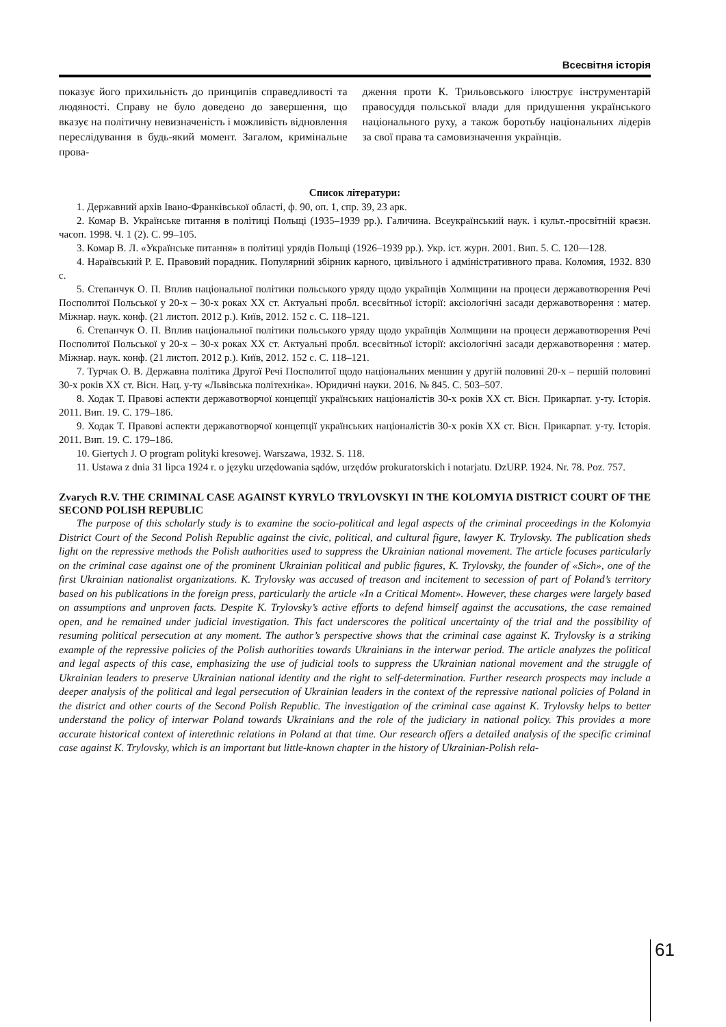Всесвітня історія
показує його прихильність до принципів справедливості та людяності. Справу не було доведено до завершення, що вказує на політичну невизначеність і можливість відновлення переслідування в будь-який момент. Загалом, кримінальне прова-
дження проти К. Трильовського ілюструє інструментарій правосуддя польської влади для придушення українського національного руху, а також боротьбу національних лідерів за свої права та самовизначення українців.
Список літератури:
1. Державний архів Івано-Франківської області, ф. 90, оп. 1, спр. 39, 23 арк.
2. Комар В. Українське питання в політиці Польщі (1935–1939 рр.). Галичина. Всеукраїнський наук. і культ.-просвітній краєзн. часоп. 1998. Ч. 1 (2). С. 99–105.
3. Комар В. Л. «Українське питання» в політиці урядів Польщі (1926–1939 рр.). Укр. іст. журн. 2001. Вип. 5. С. 120—128.
4. Нараївський Р. Е. Правовий порадник. Популярний збірник карного, цивільного і адміністративного права. Коломия, 1932. 830 с.
5. Степанчук О. П. Вплив національної політики польського уряду щодо українців Холмщини на процеси державотворення Речі Посполитої Польської у 20-х – 30-х роках XX ст. Актуальні пробл. всесвітньої історії: аксіологічні засади державотворення : матер. Міжнар. наук. конф. (21 листоп. 2012 р.). Київ, 2012. 152 с. С. 118–121.
6. Степанчук О. П. Вплив національної політики польського уряду щодо українців Холмщини на процеси державотворення Речі Посполитої Польської у 20-х – 30-х роках XX ст. Актуальні пробл. всесвітньої історії: аксіологічні засади державотворення : матер. Міжнар. наук. конф. (21 листоп. 2012 р.). Київ, 2012. 152 с. С. 118–121.
7. Турчак О. В. Державна політика Другої Речі Посполитої щодо національних меншин у другій половині 20-х – першій половині 30-х років XX ст. Вісн. Нац. у-ту «Львівська політехніка». Юридичні науки. 2016. № 845. С. 503–507.
8. Ходак Т. Правові аспекти державотворчої концепції українських націоналістів 30-х років XX ст. Вісн. Прикарпат. у-ту. Історія. 2011. Вип. 19. С. 179–186.
9. Ходак Т. Правові аспекти державотворчої концепції українських націоналістів 30-х років XX ст. Вісн. Прикарпат. у-ту. Історія. 2011. Вип. 19. С. 179–186.
10. Giertych J. O program polityki kresowej. Warszawa, 1932. S. 118.
11. Ustawa z dnia 31 lipca 1924 r. o języku urzędowania sądów, urzędów prokuratorskich i notarjatu. DzURP. 1924. Nr. 78. Poz. 757.
Zvarych R.V. THE CRIMINAL CASE AGAINST KYRYLO TRYLOVSKYI IN THE KOLOMYIA DISTRICT COURT OF THE SECOND POLISH REPUBLIC
The purpose of this scholarly study is to examine the socio-political and legal aspects of the criminal proceedings in the Kolomyia District Court of the Second Polish Republic against the civic, political, and cultural figure, lawyer K. Trylovsky. The publication sheds light on the repressive methods the Polish authorities used to suppress the Ukrainian national movement. The article focuses particularly on the criminal case against one of the prominent Ukrainian political and public figures, K. Trylovsky, the founder of «Sich», one of the first Ukrainian nationalist organizations. K. Trylovsky was accused of treason and incitement to secession of part of Poland’s territory based on his publications in the foreign press, particularly the article «In a Critical Moment». However, these charges were largely based on assumptions and unproven facts. Despite K. Trylovsky’s active efforts to defend himself against the accusations, the case remained open, and he remained under judicial investigation. This fact underscores the political uncertainty of the trial and the possibility of resuming political persecution at any moment. The author’s perspective shows that the criminal case against K. Trylovsky is a striking example of the repressive policies of the Polish authorities towards Ukrainians in the interwar period. The article analyzes the political and legal aspects of this case, emphasizing the use of judicial tools to suppress the Ukrainian national movement and the struggle of Ukrainian leaders to preserve Ukrainian national identity and the right to self-determination. Further research prospects may include a deeper analysis of the political and legal persecution of Ukrainian leaders in the context of the repressive national policies of Poland in the district and other courts of the Second Polish Republic. The investigation of the criminal case against K. Trylovsky helps to better understand the policy of interwar Poland towards Ukrainians and the role of the judiciary in national policy. This provides a more accurate historical context of interethnic relations in Poland at that time. Our research offers a detailed analysis of the specific criminal case against K. Trylovsky, which is an important but little-known chapter in the history of Ukrainian-Polish rela-
61